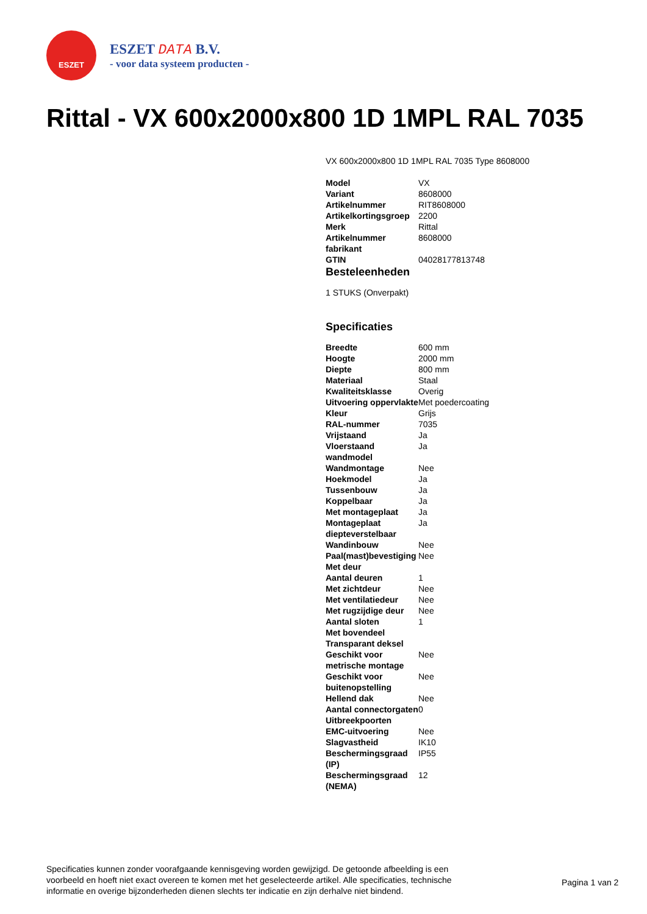ESZET
ESZET DATA B.V.
- voor data systeem producten -
Rittal - VX 600x2000x800 1D 1MPL RAL 7035
VX 600x2000x800 1D 1MPL RAL 7035 Type 8608000
| Model | VX |
| Variant | 8608000 |
| Artikelnummer | RIT8608000 |
| Artikelkortingsgroep | 2200 |
| Merk | Rittal |
| Artikelnummer fabrikant | 8608000 |
| GTIN | 04028177813748 |
Besteleenheden
1 STUKS (Onverpakt)
Specificaties
| Breedte | 600 mm |
| Hoogte | 2000 mm |
| Diepte | 800 mm |
| Materiaal | Staal |
| Kwaliteitsklasse | Overig |
| Uitvoering oppervlakte | Met poedercoating |
| Kleur | Grijs |
| RAL-nummer | 7035 |
| Vrijstaand | Ja |
| Vloerstaand wandmodel | Ja |
| Wandmontage | Nee |
| Hoekmodel | Ja |
| Tussenbouw | Ja |
| Koppelbaar | Ja |
| Met montageplaat | Ja |
| Montageplaat diepteverstelbaar | Ja |
| Wandinbouw | Nee |
| Paal(mast)bevestiging | Nee |
| Met deur | |
| Aantal deuren | 1 |
| Met zichtdeur | Nee |
| Met ventilatiedeur | Nee |
| Met rugzijdige deur | Nee |
| Aantal sloten | 1 |
| Met bovendeel | |
| Transparant deksel | |
| Geschikt voor metrische montage | Nee |
| Geschikt voor buitenopstelling | Nee |
| Hellend dak | Nee |
| Aantal connectorgaten | 0 |
| Uitbreekpoorten | |
| EMC-uitvoering | Nee |
| Slagvastheid | IK10 |
| Beschermingsgraad (IP) | IP55 |
| Beschermingsgraad (NEMA) | 12 |
Specificaties kunnen zonder voorafgaande kennisgeving worden gewijzigd. De getoonde afbeelding is een voorbeeld en hoeft niet exact overeen te komen met het geselecteerde artikel. Alle specificaties, technische informatie en overige bijzonderheden dienen slechts ter indicatie en zijn derhalve niet bindend.
Pagina 1 van 2